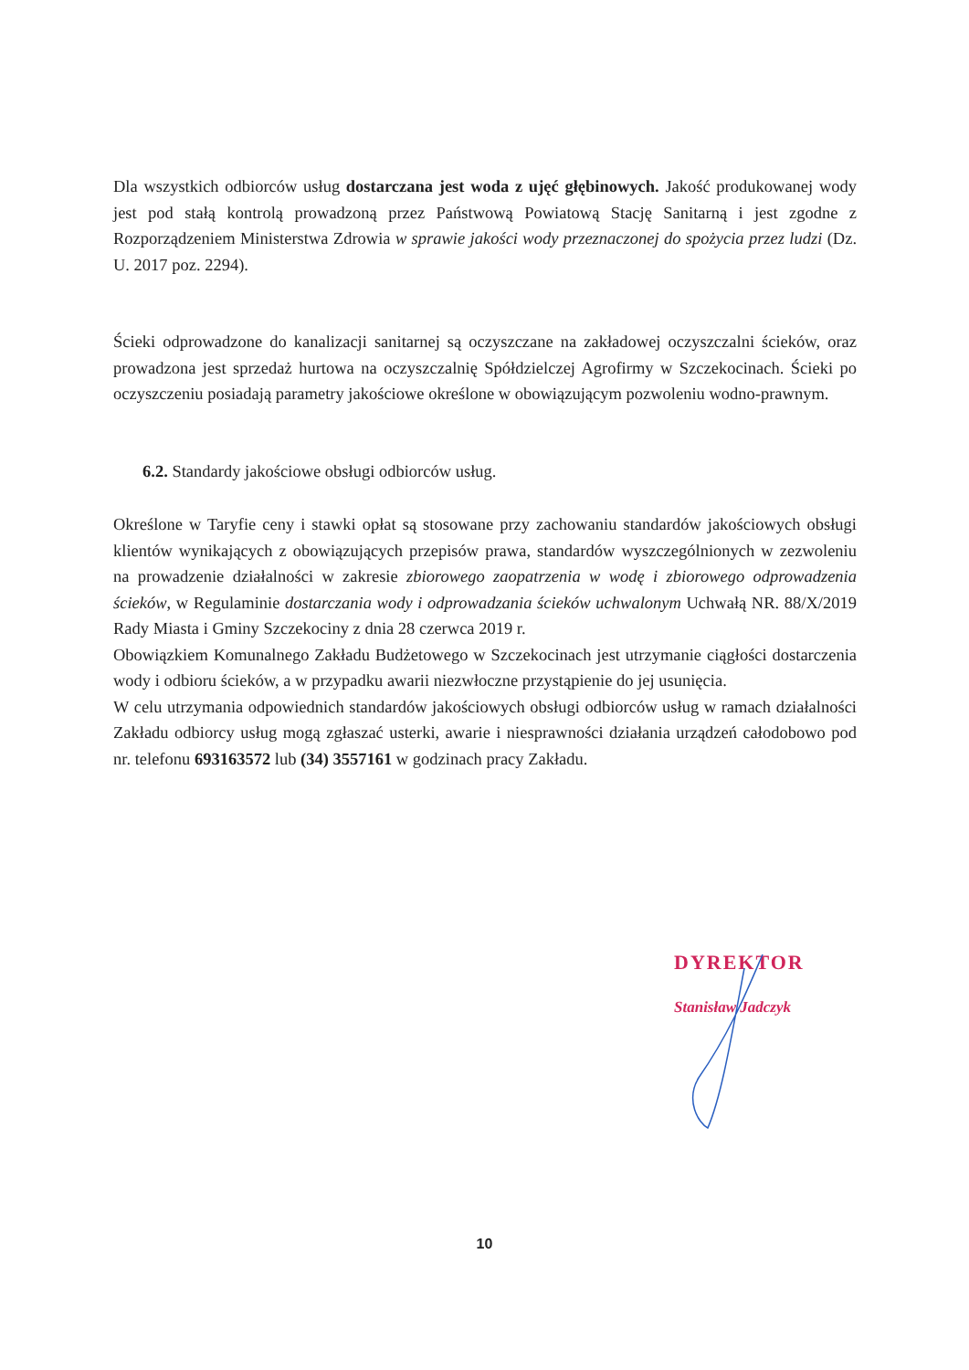Dla wszystkich odbiorców usług dostarczana jest woda z ujęć głębinowych. Jakość produkowanej wody jest pod stałą kontrolą prowadzoną przez Państwową Powiatową Stację Sanitarną i jest zgodne z Rozporządzeniem Ministerstwa Zdrowia w sprawie jakości wody przeznaczonej do spożycia przez ludzi (Dz. U. 2017 poz. 2294).
Ścieki odprowadzone do kanalizacji sanitarnej są oczyszczane na zakładowej oczyszczalni ścieków, oraz prowadzona jest sprzedaż hurtowa na oczyszczalnię Spółdzielczej Agrofirmy w Szczekocinach. Ścieki po oczyszczeniu posiadają parametry jakościowe określone w obowiązującym pozwoleniu wodno-prawnym.
6.2. Standardy jakościowe obsługi odbiorców usług.
Określone w Taryfie ceny i stawki opłat są stosowane przy zachowaniu standardów jakościowych obsługi klientów wynikających z obowiązujących przepisów prawa, standardów wyszczególnionych w zezwoleniu na prowadzenie działalności w zakresie zbiorowego zaopatrzenia w wodę i zbiorowego odprowadzenia ścieków, w Regulaminie dostarczania wody i odprowadzania ścieków uchwalonym Uchwałą NR. 88/X/2019 Rady Miasta i Gminy Szczekociny z dnia 28 czerwca 2019 r.
Obowiązkiem Komunalnego Zakładu Budżetowego w Szczekocinach jest utrzymanie ciągłości dostarczenia wody i odbioru ścieków, a w przypadku awarii niezwłoczne przystąpienie do jej usunięcia.
W celu utrzymania odpowiednich standardów jakościowych obsługi odbiorców usług w ramach działalności Zakładu odbiorcy usług mogą zgłaszać usterki, awarie i niesprawności działania urządzeń całodobowo pod nr. telefonu 693163572 lub (34) 3557161 w godzinach pracy Zakładu.
DYREKTOR
Stanisław Jadczyk
10